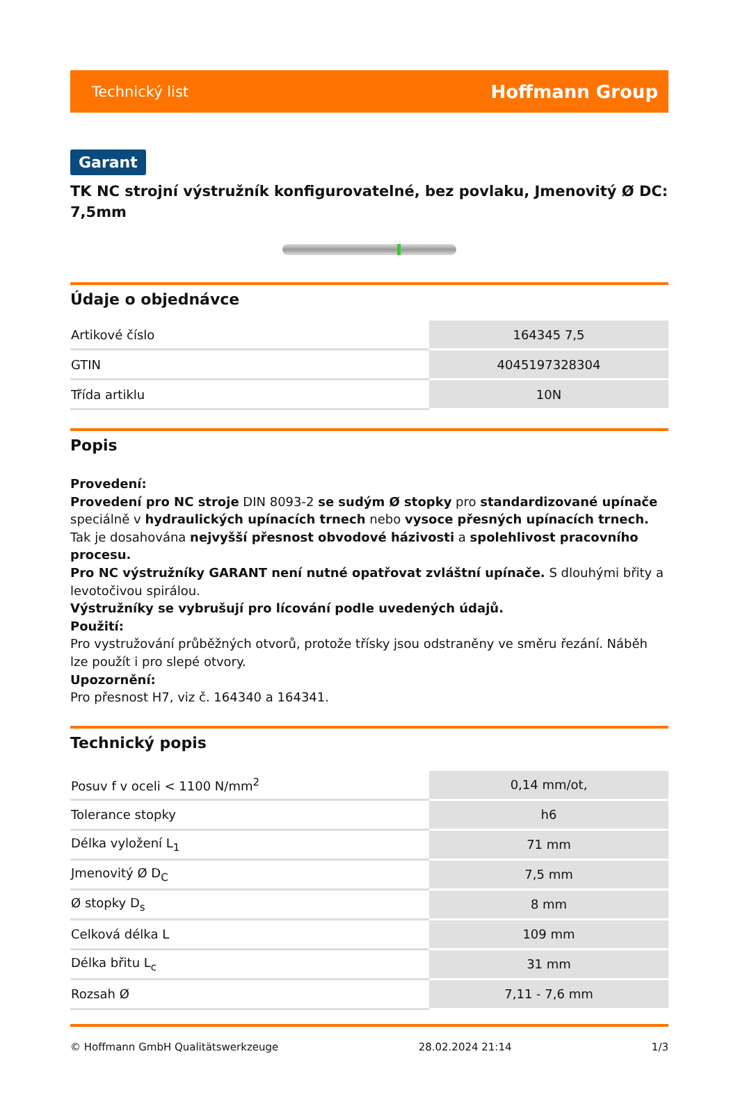Technický list Hoffmann Group
Garant
TK NC strojní výstružník konfigurovatelné, bez povlaku, Jmenovitý Ø DC: 7,5mm
Údaje o objednávce
| Artikové číslo | 164345 7,5 |
| GTIN | 4045197328304 |
| Třída artiklu | 10N |
Popis
Provedení:
Provedení pro NC stroje DIN 8093-2 se sudým Ø stopky pro standardizované upínače speciálně v hydraulických upínacích trnech nebo vysoce přesných upínacích trnech. Tak je dosahována nejvyšší přesnost obvodové házivosti a spolehlivost pracovního procesu.
Pro NC výstružníky GARANT není nutné opatřovat zvláštní upínače. S dlouhými břity a levotočivou spirálou.
Výstružníky se vybrušují pro lícování podle uvedených údajů.
Použití:
Pro vystružování průběžných otvorů, protože třísky jsou odstraněny ve směru řezání. Náběh lze použít i pro slepé otvory.
Upozornění:
Pro přesnost H7, viz č. 164340 a 164341.
Technický popis
| Posuv f v oceli < 1100 N/mm<sup>2</sup> | 0,14 mm/ot, |
| Tolerance stopky | h6 |
| Délka vyložení L<sub>1</sub> | 71 mm |
| Jmenovitý Ø D<sub>C</sub> | 7,5 mm |
| Ø stopky D<sub>s</sub> | 8 mm |
| Celková délka L | 109 mm |
| Délka břitu L<sub>c</sub> | 31 mm |
| Rozsah Ø | 7,11 - 7,6 mm |
© Hoffmann GmbH Qualitätswerkzeuge 28.02.2024 21:14 1/3